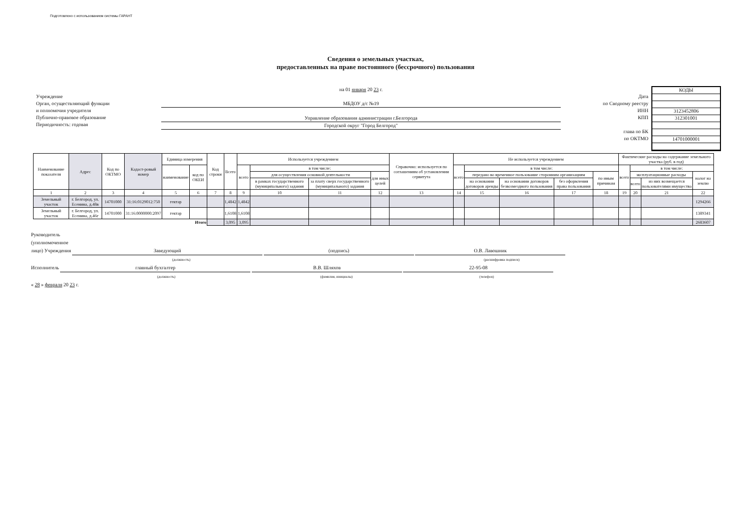Подготовлено с использованием системы ГАРАНТ
Сведения о земельных участках,
предоставленных на праве постоянного (бессрочного) пользования
Учреждение
Орган, осуществляющий функции
и полномочия учредителя
Публично-правовое образование
Периодичность: годовая
на 01 января 20 23 г.
МБДОУ д/с №19
Управление образования администрации г.Белгорода
Городской округ "Город Белгород"
Дата
по Сводному реестру
ИНН
КПП
глава по БК
по ОКТМО
КОДЫ
3123452806
312301001
14701000001
| Наименование показателя | Адрес | Код по ОКТМО | Кадаст-ровый номер | Единица измерения | | Код строки | Всего | Используется учреждением | | | | Справочно: используется по соглашениям об установлении сервитута | Не используется учреждением | | | | | Фактические расходы на содержание земельного участка (руб. в год) | | | |
| --- | --- | --- | --- | --- | --- | --- | --- | --- | --- | --- | --- | --- | --- | --- | --- | --- | --- | --- | --- | --- | --- |
| | | | | наименование | код по ОКЕИ | | | всего | в том числе: | | | | всего | в том числе: | | | | всего | в том числе: | | |
| | | | | | | | | | для осуществления основной деятельности | | для иных целей | | | передано во временное пользование сторонним организациям | | | по иным причинам | | эксплуатационные расходы | | налог на землю |
| | | | | | | | | | в рамках государственного (муниципального) задания | за плату сверх государственного (муниципального) задания | | | | на основании договоров аренды | на основании договоров безвозмездного пользования | без оформления права пользования | | | всего | из них возмещается пользователями имущества | |
| 1 | 2 | 3 | 4 | 5 | 6 | 7 | 8 | 9 | 10 | 11 | 12 | 13 | 14 | 15 | 16 | 17 | 18 | 19 | 20 | 21 | 22 |
| Земельный участок | г. Белгород, ул. Есенина, д.48в | 14701000 | 31:16:0129012:750 | гектар | | | 1,4842 | 1,4842 | | | | | | | | | | | | | 1294266 |
| Земельный участок | г. Белгород, ул. Есенина, д.46г | 14701000 | 31:16:0000000:2097 | гектар | | | 1,6108 | 1,6108 | | | | | | | | | | | | | 1389341 |
| Итого | | | | | | | 3,095 | 3,095 | | | | | | | | | | | | | 2683607 |
Руководитель
(уполномоченное
лицо) Учреждения Заведующий (подпись) О.В. Лавошник
(должность) (расшифровка подписи)
Исполнитель главный бухгалтер В.В. Шляхов 22-95-08
(должность) (фамилия, инициалы) (телефон)
« 28 » февраля 20 23 г.